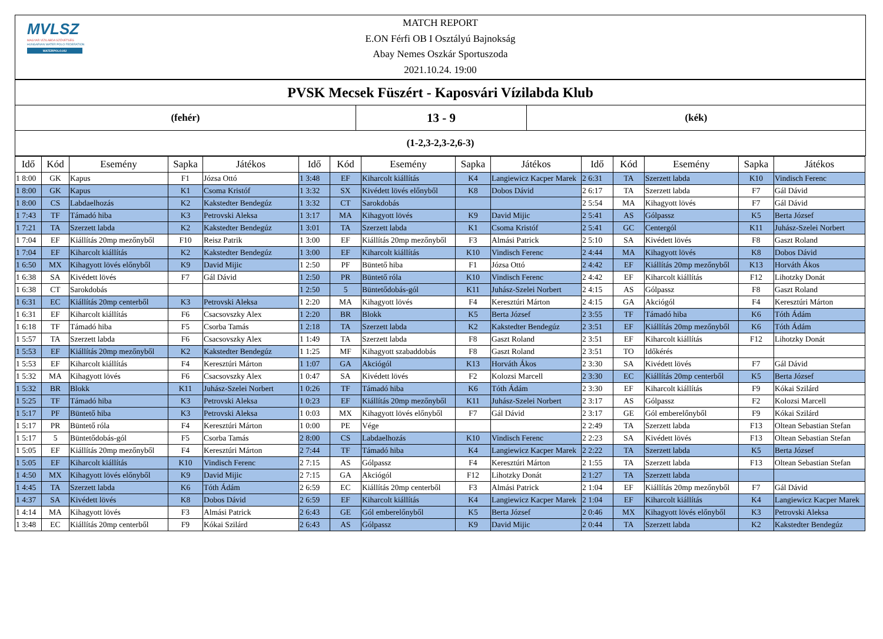MVLSZ
MAGYAR VÍZILABDA SZÖVETSÉG
HUNGARIAN WATER POLO FEDERATION
WATERPOLO.HU
MATCH REPORT
E.ON Férfi OB I Osztályú Bajnokság
Abay Nemes Oszkár Sportuszoda
2021.10.24. 19:00
PVSK Mecsek Füszért - Kaposvári Vízilabda Klub
(fehér)
13 - 9
(kék)
(1-2,3-2,3-2,6-3)
| Idő | Kód | Esemény | Sapka | Játékos | Idő | Kód | Esemény | Sapka | Játékos | Idő | Kód | Esemény | Sapka | Játékos |
| --- | --- | --- | --- | --- | --- | --- | --- | --- | --- | --- | --- | --- | --- | --- |
| 1 8:00 | GK | Kapus | F1 | Józsa Ottó | 1 3:48 | EF | Kiharcolt kiállítás | K4 | Langiewicz Kacper Marek | 2 6:31 | TA | Szerzett labda | K10 | Vindisch Ferenc |
| 1 8:00 | GK | Kapus | K1 | Csoma Kristóf | 1 3:32 | SX | Kivédett lövés előnyből | K8 | Dobos Dávid | 2 6:17 | TA | Szerzett labda | F7 | Gál Dávid |
| 1 8:00 | CS | Labdaelhozás | K2 | Kakstedter Bendegúz | 1 3:32 | CT | Sarokdobás | | | 2 5:54 | MA | Kihagyott lövés | F7 | Gál Dávid |
| 1 7:43 | TF | Támadó hiba | K3 | Petrovski Aleksa | 1 3:17 | MA | Kihagyott lövés | K9 | David Mijic | 2 5:41 | AS | Gólpassz | K5 | Berta József |
| 1 7:21 | TA | Szerzett labda | K2 | Kakstedter Bendegúz | 1 3:01 | TA | Szerzett labda | K1 | Csoma Kristóf | 2 5:41 | GC | Centergól | K11 | Juhász-Szelei Norbert |
| 1 7:04 | EF | Kiállítás 20mp mezőnyből | F10 | Reisz Patrik | 1 3:00 | EF | Kiállítás 20mp mezőnyből | F3 | Almási Patrick | 2 5:10 | SA | Kivédett lövés | F8 | Gaszt Roland |
| 1 7:04 | EF | Kiharcolt kiállítás | K2 | Kakstedter Bendegúz | 1 3:00 | EF | Kiharcolt kiállítás | K10 | Vindisch Ferenc | 2 4:44 | MA | Kihagyott lövés | K8 | Dobos Dávid |
| 1 6:50 | MX | Kihagyott lövés előnyből | K9 | David Mijic | 1 2:50 | PF | Büntető hiba | F1 | Józsa Ottó | 2 4:42 | EF | Kiállítás 20mp mezőnyből | K13 | Horváth Ákos |
| 1 6:38 | SA | Kivédett lövés | F7 | Gál Dávid | 1 2:50 | PR | Büntető róla | K10 | Vindisch Ferenc | 2 4:42 | EF | Kiharcolt kiállítás | F12 | Lihotzky Donát |
| 1 6:38 | CT | Sarokdobás | | | 1 2:50 | 5 | Büntetődobás-gól | K11 | Juhász-Szelei Norbert | 2 4:15 | AS | Gólpassz | F8 | Gaszt Roland |
| 1 6:31 | EC | Kiállítás 20mp centerből | K3 | Petrovski Aleksa | 1 2:20 | MA | Kihagyott lövés | F4 | Keresztúri Márton | 2 4:15 | GA | Akciógól | F4 | Keresztúri Márton |
| 1 6:31 | EF | Kiharcolt kiállítás | F6 | Csacsovszky Alex | 1 2:20 | BR | Blokk | K5 | Berta József | 2 3:55 | TF | Támadó hiba | K6 | Tóth Ádám |
| 1 6:18 | TF | Támadó hiba | F5 | Csorba Tamás | 1 2:18 | TA | Szerzett labda | K2 | Kakstedter Bendegúz | 2 3:51 | EF | Kiállítás 20mp mezőnyből | K6 | Tóth Ádám |
| 1 5:57 | TA | Szerzett labda | F6 | Csacsovszky Alex | 1 1:49 | TA | Szerzett labda | F8 | Gaszt Roland | 2 3:51 | EF | Kiharcolt kiállítás | F12 | Lihotzky Donát |
| 1 5:53 | EF | Kiállítás 20mp mezőnyből | K2 | Kakstedter Bendegúz | 1 1:25 | MF | Kihagyott szabaddobás | F8 | Gaszt Roland | 2 3:51 | TO | Időkérés | | |
| 1 5:53 | EF | Kiharcolt kiállítás | F4 | Keresztúri Márton | 1 1:07 | GA | Akciógól | K13 | Horváth Ákos | 2 3:30 | SA | Kivédett lövés | F7 | Gál Dávid |
| 1 5:32 | MA | Kihagyott lövés | F6 | Csacsovszky Alex | 1 0:47 | SA | Kivédett lövés | F2 | Kolozsi Marcell | 2 3:30 | EC | Kiállítás 20mp centerből | K5 | Berta József |
| 1 5:32 | BR | Blokk | K11 | Juhász-Szelei Norbert | 1 0:26 | TF | Támadó hiba | K6 | Tóth Ádám | 2 3:30 | EF | Kiharcolt kiállítás | F9 | Kókai Szilárd |
| 1 5:25 | TF | Támadó hiba | K3 | Petrovski Aleksa | 1 0:23 | EF | Kiállítás 20mp mezőnyből | K11 | Juhász-Szelei Norbert | 2 3:17 | AS | Gólpassz | F2 | Kolozsi Marcell |
| 1 5:17 | PF | Büntető hiba | K3 | Petrovski Aleksa | 1 0:03 | MX | Kihagyott lövés előnyből | F7 | Gál Dávid | 2 3:17 | GE | Gól emberelőnyből | F9 | Kókai Szilárd |
| 1 5:17 | PR | Büntető róla | F4 | Keresztúri Márton | 1 0:00 | PE | Vége | | | 2 2:49 | TA | Szerzett labda | F13 | Oltean Sebastian Stefan |
| 1 5:17 | 5 | Büntetődobás-gól | F5 | Csorba Tamás | 2 8:00 | CS | Labdaelhozás | K10 | Vindisch Ferenc | 2 2:23 | SA | Kivédett lövés | F13 | Oltean Sebastian Stefan |
| 1 5:05 | EF | Kiállítás 20mp mezőnyből | F4 | Keresztúri Márton | 2 7:44 | TF | Támadó hiba | K4 | Langiewicz Kacper Marek | 2 2:22 | TA | Szerzett labda | K5 | Berta József |
| 1 5:05 | EF | Kiharcolt kiállítás | K10 | Vindisch Ferenc | 2 7:15 | AS | Gólpassz | F4 | Keresztúri Márton | 2 1:55 | TA | Szerzett labda | F13 | Oltean Sebastian Stefan |
| 1 4:50 | MX | Kihagyott lövés előnyből | K9 | David Mijic | 2 7:15 | GA | Akciógól | F12 | Lihotzky Donát | 2 1:27 | TA | Szerzett labda | | |
| 1 4:45 | TA | Szerzett labda | K6 | Tóth Ádám | 2 6:59 | EC | Kiállítás 20mp centerből | F3 | Almási Patrick | 2 1:04 | EF | Kiállítás 20mp mezőnyből | F7 | Gál Dávid |
| 1 4:37 | SA | Kivédett lövés | K8 | Dobos Dávid | 2 6:59 | EF | Kiharcolt kiállítás | K4 | Langiewicz Kacper Marek | 2 1:04 | EF | Kiharcolt kiállítás | K4 | Langiewicz Kacper Marek |
| 1 4:14 | MA | Kihagyott lövés | F3 | Almási Patrick | 2 6:43 | GE | Gól emberelőnyből | K5 | Berta József | 2 0:46 | MX | Kihagyott lövés előnyből | K3 | Petrovski Aleksa |
| 1 3:48 | EC | Kiállítás 20mp centerből | F9 | Kókai Szilárd | 2 6:43 | AS | Gólpassz | K9 | David Mijic | 2 0:44 | TA | Szerzett labda | K2 | Kakstedter Bendegúz |